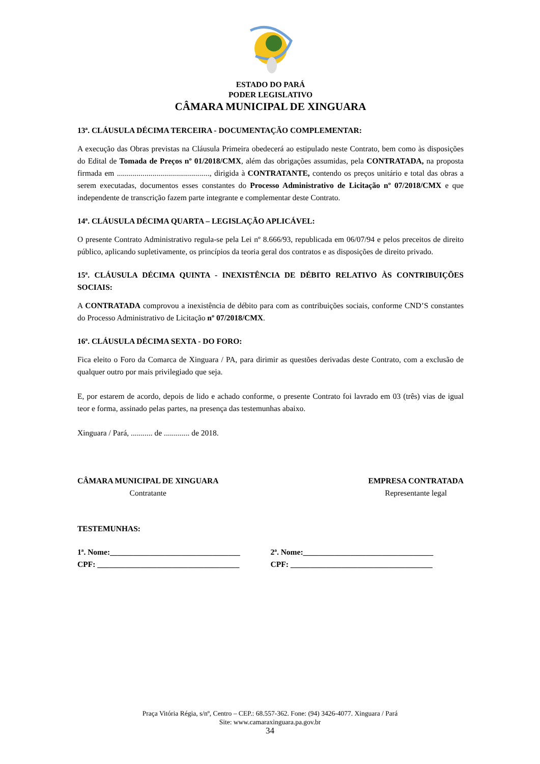ESTADO DO PARÁ
PODER LEGISLATIVO
CÂMARA MUNICIPAL DE XINGUARA
13ª. CLÁUSULA DÉCIMA TERCEIRA - DOCUMENTAÇÃO COMPLEMENTAR:
A execução das Obras previstas na Cláusula Primeira obedecerá ao estipulado neste Contrato, bem como às disposições do Edital de Tomada de Preços nº 01/2018/CMX, além das obrigações assumidas, pela CONTRATADA, na proposta firmada em ..............................................., dirigida à CONTRATANTE, contendo os preços unitário e total das obras a serem executadas, documentos esses constantes do Processo Administrativo de Licitação nº 07/2018/CMX e que independente de transcrição fazem parte integrante e complementar deste Contrato.
14ª. CLÁUSULA DÉCIMA QUARTA – LEGISLAÇÃO APLICÁVEL:
O presente Contrato Administrativo regula-se pela Lei nº 8.666/93, republicada em 06/07/94 e pelos preceitos de direito público, aplicando supletivamente, os princípios da teoria geral dos contratos e as disposições de direito privado.
15ª. CLÁUSULA DÉCIMA QUINTA - INEXISTÊNCIA DE DÉBITO RELATIVO ÀS CONTRIBUIÇÕES SOCIAIS:
A CONTRATADA comprovou a inexistência de débito para com as contribuições sociais, conforme CND’S constantes do Processo Administrativo de Licitação nº 07/2018/CMX.
16ª. CLÁUSULA DÉCIMA SEXTA - DO FORO:
Fica eleito o Foro da Comarca de Xinguara / PA, para dirimir as questões derivadas deste Contrato, com a exclusão de qualquer outro por mais privilegiado que seja.
E, por estarem de acordo, depois de lido e achado conforme, o presente Contrato foi lavrado em 03 (três) vias de igual teor e forma, assinado pelas partes, na presença das testemunhas abaixo.
Xinguara / Pará, ........... de ............. de 2018.
CÂMARA MUNICIPAL DE XINGUARA
Contratante
EMPRESA CONTRATADA
Representante legal
TESTEMUNHAS:
1ª. Nome:_________________________________
2ª. Nome:_________________________________
CPF: ____________________________________
CPF: ____________________________________
Praça Vitória Régia, s/nº, Centro – CEP.: 68.557-362. Fone: (94) 3426-4077. Xinguara / Pará
Site: www.camaraxinguara.pa.gov.br
34